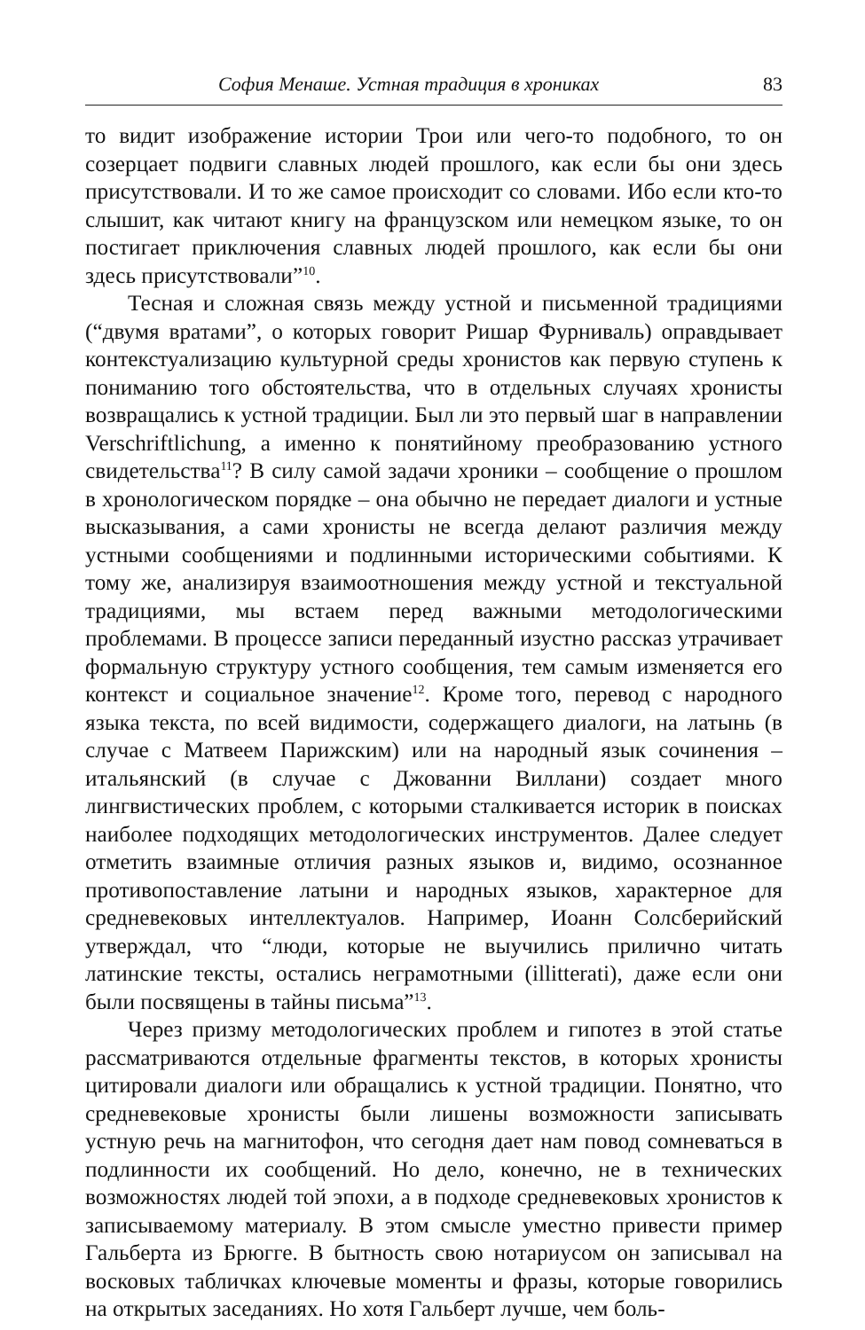София Менаше. Устная традиция в хрониках 83
то видит изображение истории Трои или чего-то подобного, то он созерцает подвиги славных людей прошлого, как если бы они здесь присутствовали. И то же самое происходит со словами. Ибо если кто-то слышит, как читают книгу на французском или немецком языке, то он постигает приключения славных людей прошлого, как если бы они здесь присутствовали”<sup>10</sup>.
Тесная и сложная связь между устной и письменной традициями (“двумя вратами”, о которых говорит Ришар Фурниваль) оправдывает контекстуализацию культурной среды хронистов как первую ступень к пониманию того обстоятельства, что в отдельных случаях хронисты возвращались к устной традиции. Был ли это первый шаг в направлении Verschriftlichung, а именно к понятийному преобразованию устного свидетельства<sup>11</sup>? В силу самой задачи хроники – сообщение о прошлом в хронологическом порядке – она обычно не передает диалоги и устные высказывания, а сами хронисты не всегда делают различия между устными сообщениями и подлинными историческими событиями. К тому же, анализируя взаимоотношения между устной и текстуальной традициями, мы встаем перед важными методологическими проблемами. В процессе записи переданный изустно рассказ утрачивает формальную структуру устного сообщения, тем самым изменяется его контекст и социальное значение<sup>12</sup>. Кроме того, перевод с народного языка текста, по всей видимости, содержащего диалоги, на латынь (в случае с Матвеем Парижским) или на народный язык сочинения – итальянский (в случае с Джованни Виллани) создает много лингвистических проблем, с которыми сталкивается историк в поисках наиболее подходящих методологических инструментов. Далее следует отметить взаимные отличия разных языков и, видимо, осознанное противопоставление латыни и народных языков, характерное для средневековых интеллектуалов. Например, Иоанн Солсберийский утверждал, что “люди, которые не выучились прилично читать латинские тексты, остались неграмотными (illitterati), даже если они были посвящены в тайны письма”<sup>13</sup>.
Через призму методологических проблем и гипотез в этой статье рассматриваются отдельные фрагменты текстов, в которых хронисты цитировали диалоги или обращались к устной традиции. Понятно, что средневековые хронисты были лишены возможности записывать устную речь на магнитофон, что сегодня дает нам повод сомневаться в подлинности их сообщений. Но дело, конечно, не в технических возможностях людей той эпохи, а в подходе средневековых хронистов к записываемому материалу. В этом смысле уместно привести пример Гальберта из Брюгге. В бытность свою нотариусом он записывал на восковых табличках ключевые моменты и фразы, которые говорились на открытых заседаниях. Но хотя Гальберт лучше, чем боль-